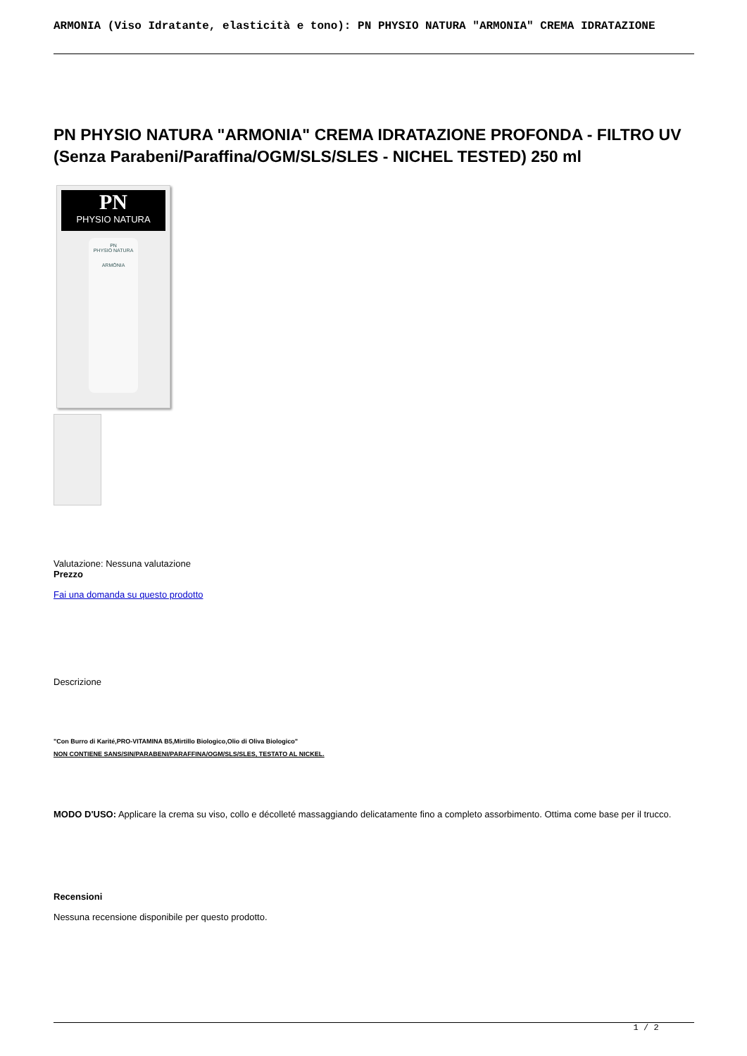ARMONIA (Viso Idratante, elasticità e tono): PN PHYSIO NATURA "ARMONIA" CREMA IDRATAZIONE
PN PHYSIO NATURA "ARMONIA" CREMA IDRATAZIONE PROFONDA - FILTRO UV (Senza Parabeni/Paraffina/OGM/SLS/SLES - NICHEL TESTED) 250 ml
PN
PHYSIO NATURA
PN
PHYSIO NATURA
ARMÒNIA
Valutazione: Nessuna valutazione
Prezzo
Fai una domanda su questo prodotto
Descrizione
"Con Burro di Karité,PRO-VITAMINA B5,Mirtillo Biologico,Olio di Oliva Biologico"
NON CONTIENE SANS/SIN/PARABENI/PARAFFINA/OGM/SLS/SLES, TESTATO AL NICKEL.
MODO D'USO: Applicare la crema su viso, collo e décolleté massaggiando delicatamente fino a completo assorbimento. Ottima come base per il trucco.
Recensioni
Nessuna recensione disponibile per questo prodotto.
1 / 2